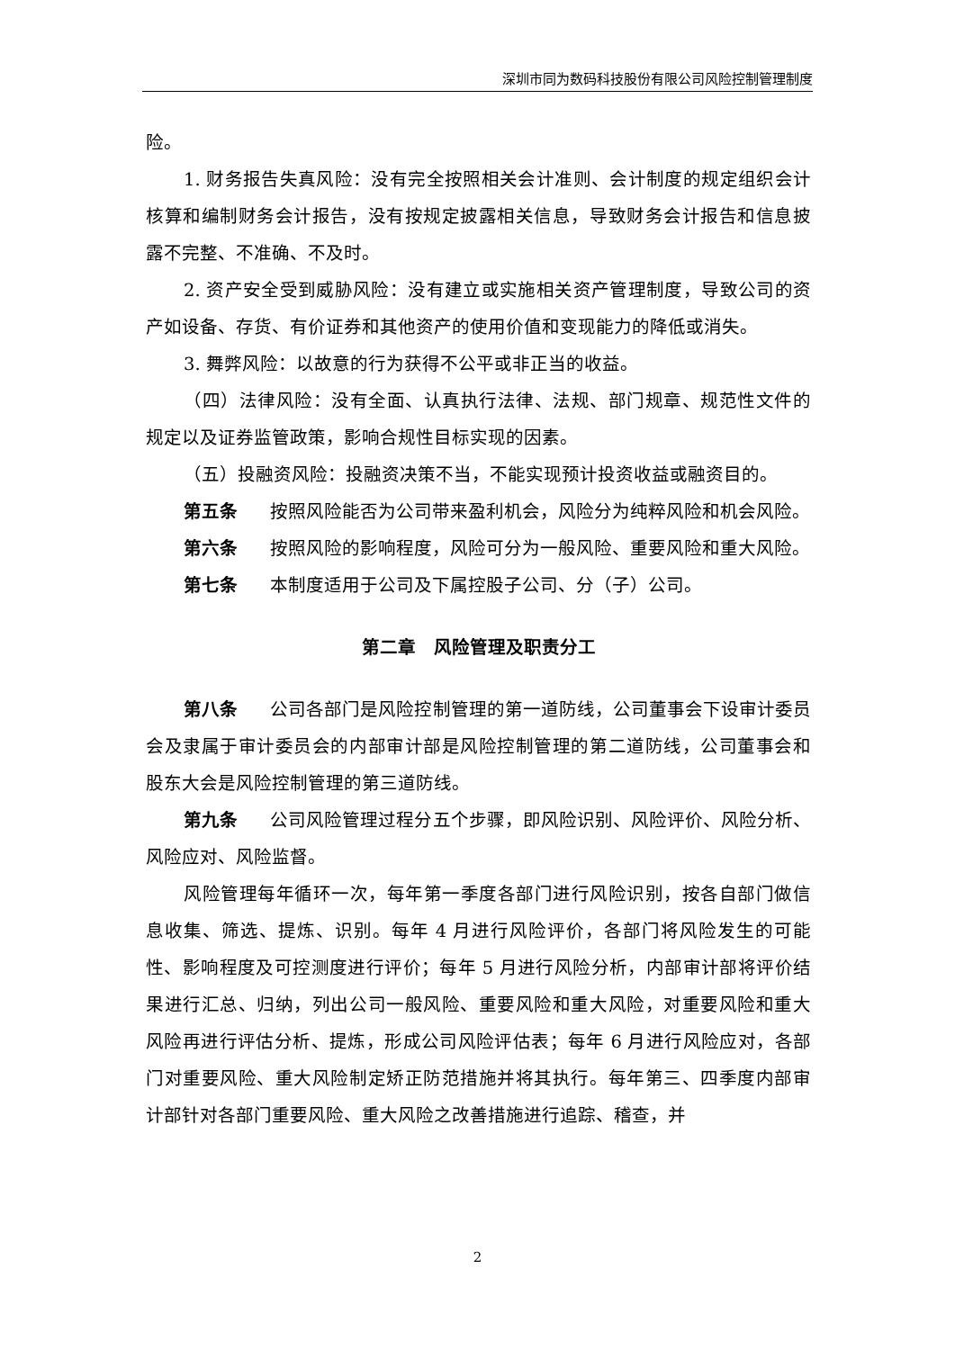深圳市同为数码科技股份有限公司风险控制管理制度
险。
1. 财务报告失真风险：没有完全按照相关会计准则、会计制度的规定组织会计核算和编制财务会计报告，没有按规定披露相关信息，导致财务会计报告和信息披露不完整、不准确、不及时。
2. 资产安全受到威胁风险：没有建立或实施相关资产管理制度，导致公司的资产如设备、存货、有价证券和其他资产的使用价值和变现能力的降低或消失。
3. 舞弊风险：以故意的行为获得不公平或非正当的收益。
（四）法律风险：没有全面、认真执行法律、法规、部门规章、规范性文件的规定以及证券监管政策，影响合规性目标实现的因素。
（五）投融资风险：投融资决策不当，不能实现预计投资收益或融资目的。
第五条 按照风险能否为公司带来盈利机会，风险分为纯粹风险和机会风险。
第六条 按照风险的影响程度，风险可分为一般风险、重要风险和重大风险。
第七条 本制度适用于公司及下属控股子公司、分（子）公司。
第二章　风险管理及职责分工
第八条 公司各部门是风险控制管理的第一道防线，公司董事会下设审计委员会及隶属于审计委员会的内部审计部是风险控制管理的第二道防线，公司董事会和股东大会是风险控制管理的第三道防线。
第九条 公司风险管理过程分五个步骤，即风险识别、风险评价、风险分析、风险应对、风险监督。
风险管理每年循环一次，每年第一季度各部门进行风险识别，按各自部门做信息收集、筛选、提炼、识别。每年 4 月进行风险评价，各部门将风险发生的可能性、影响程度及可控测度进行评价；每年 5 月进行风险分析，内部审计部将评价结果进行汇总、归纳，列出公司一般风险、重要风险和重大风险，对重要风险和重大风险再进行评估分析、提炼，形成公司风险评估表；每年 6 月进行风险应对，各部门对重要风险、重大风险制定矫正防范措施并将其执行。每年第三、四季度内部审计部针对各部门重要风险、重大风险之改善措施进行追踪、稽查，并
2